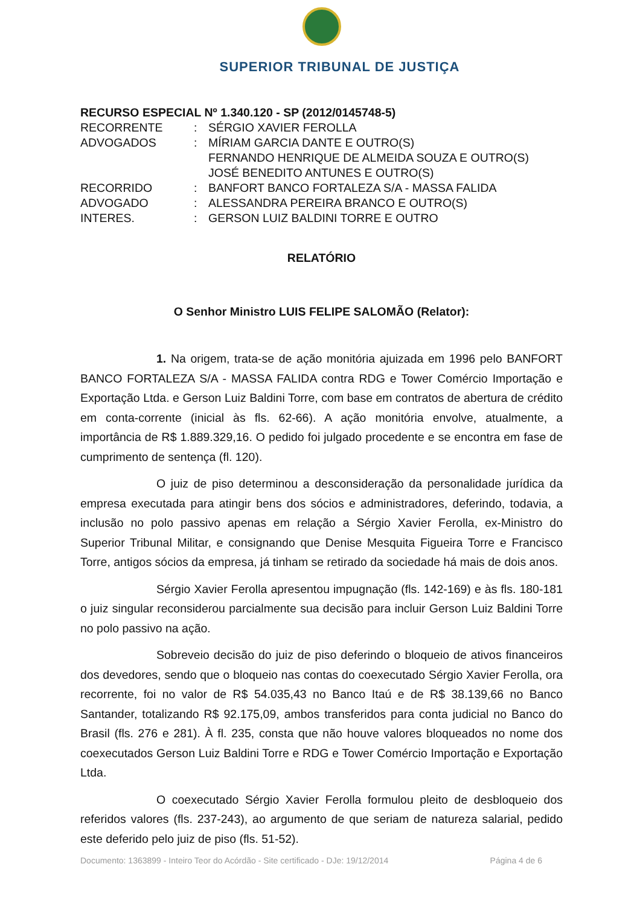SUPERIOR TRIBUNAL DE JUSTIÇA
RECURSO ESPECIAL Nº 1.340.120 - SP (2012/0145748-5)
| RECORRENTE | : | SÉRGIO XAVIER FEROLLA |
| ADVOGADOS | : | MÍRIAM GARCIA DANTE E OUTRO(S) FERNANDO HENRIQUE DE ALMEIDA SOUZA E OUTRO(S) JOSÉ BENEDITO ANTUNES E OUTRO(S) |
| RECORRIDO | : | BANFORT BANCO FORTALEZA S/A - MASSA FALIDA |
| ADVOGADO | : | ALESSANDRA PEREIRA BRANCO E OUTRO(S) |
| INTERES. | : | GERSON LUIZ BALDINI TORRE E OUTRO |
RELATÓRIO
O Senhor Ministro LUIS FELIPE SALOMÃO (Relator):
1. Na origem, trata-se de ação monitória ajuizada em 1996 pelo BANFORT BANCO FORTALEZA S/A - MASSA FALIDA contra RDG e Tower Comércio Importação e Exportação Ltda. e Gerson Luiz Baldini Torre, com base em contratos de abertura de crédito em conta-corrente (inicial às fls. 62-66). A ação monitória envolve, atualmente, a importância de R$ 1.889.329,16. O pedido foi julgado procedente e se encontra em fase de cumprimento de sentença (fl. 120).
O juiz de piso determinou a desconsideração da personalidade jurídica da empresa executada para atingir bens dos sócios e administradores, deferindo, todavia, a inclusão no polo passivo apenas em relação a Sérgio Xavier Ferolla, ex-Ministro do Superior Tribunal Militar, e consignando que Denise Mesquita Figueira Torre e Francisco Torre, antigos sócios da empresa, já tinham se retirado da sociedade há mais de dois anos.
Sérgio Xavier Ferolla apresentou impugnação (fls. 142-169) e às fls. 180-181 o juiz singular reconsiderou parcialmente sua decisão para incluir Gerson Luiz Baldini Torre no polo passivo na ação.
Sobreveio decisão do juiz de piso deferindo o bloqueio de ativos financeiros dos devedores, sendo que o bloqueio nas contas do coexecutado Sérgio Xavier Ferolla, ora recorrente, foi no valor de R$ 54.035,43 no Banco Itaú e de R$ 38.139,66 no Banco Santander, totalizando R$ 92.175,09, ambos transferidos para conta judicial no Banco do Brasil (fls. 276 e 281). À fl. 235, consta que não houve valores bloqueados no nome dos coexecutados Gerson Luiz Baldini Torre e RDG e Tower Comércio Importação e Exportação Ltda.
O coexecutado Sérgio Xavier Ferolla formulou pleito de desbloqueio dos referidos valores (fls. 237-243), ao argumento de que seriam de natureza salarial, pedido este deferido pelo juiz de piso (fls. 51-52).
Documento: 1363899 - Inteiro Teor do Acórdão - Site certificado - DJe: 19/12/2014 Página 4 de 6